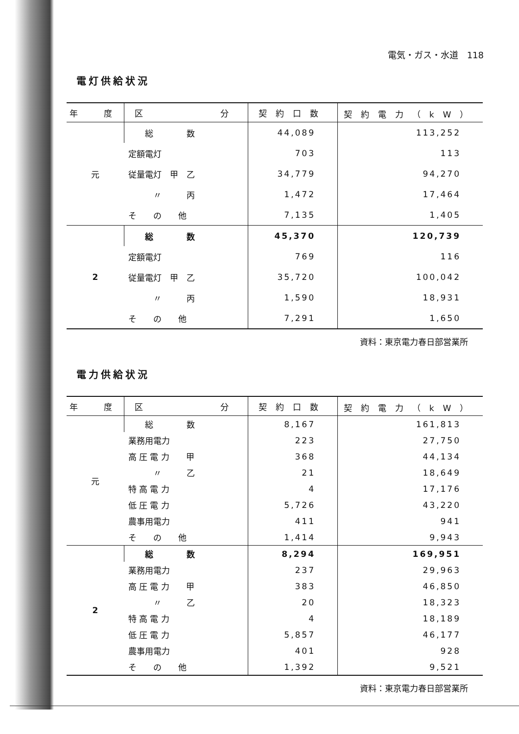電気・ガス・水道　118
電灯供給状況
| 年 度 | 区 分 | 契約口数 | 契約電力（kW） |
| --- | --- | --- | --- |
| 元 | 総 数 | 44,089 | 113,252 |
| | 定額電灯 | 703 | 113 |
| | 従量電灯 甲 乙 | 34,779 | 94,270 |
| | 〃 丙 | 1,472 | 17,464 |
| | そ の 他 | 7,135 | 1,405 |
| 2 | 総 数 | 45,370 | 120,739 |
| | 定額電灯 | 769 | 116 |
| | 従量電灯 甲 乙 | 35,720 | 100,042 |
| | 〃 丙 | 1,590 | 18,931 |
| | そ の 他 | 7,291 | 1,650 |
資料：東京電力春日部営業所
電力供給状況
| 年 度 | 区 分 | 契約口数 | 契約電力（kW） |
| --- | --- | --- | --- |
| 元 | 総 数 | 8,167 | 161,813 |
| | 業務用電力 | 223 | 27,750 |
| | 高 圧 電 力 甲 | 368 | 44,134 |
| | 〃 乙 | 21 | 18,649 |
| | 特 高 電 力 | 4 | 17,176 |
| | 低 圧 電 力 | 5,726 | 43,220 |
| | 農事用電力 | 411 | 941 |
| | そ の 他 | 1,414 | 9,943 |
| 2 | 総 数 | 8,294 | 169,951 |
| | 業務用電力 | 237 | 29,963 |
| | 高 圧 電 力 甲 | 383 | 46,850 |
| | 〃 乙 | 20 | 18,323 |
| | 特 高 電 力 | 4 | 18,189 |
| | 低 圧 電 力 | 5,857 | 46,177 |
| | 農事用電力 | 401 | 928 |
| | そ の 他 | 1,392 | 9,521 |
資料：東京電力春日部営業所